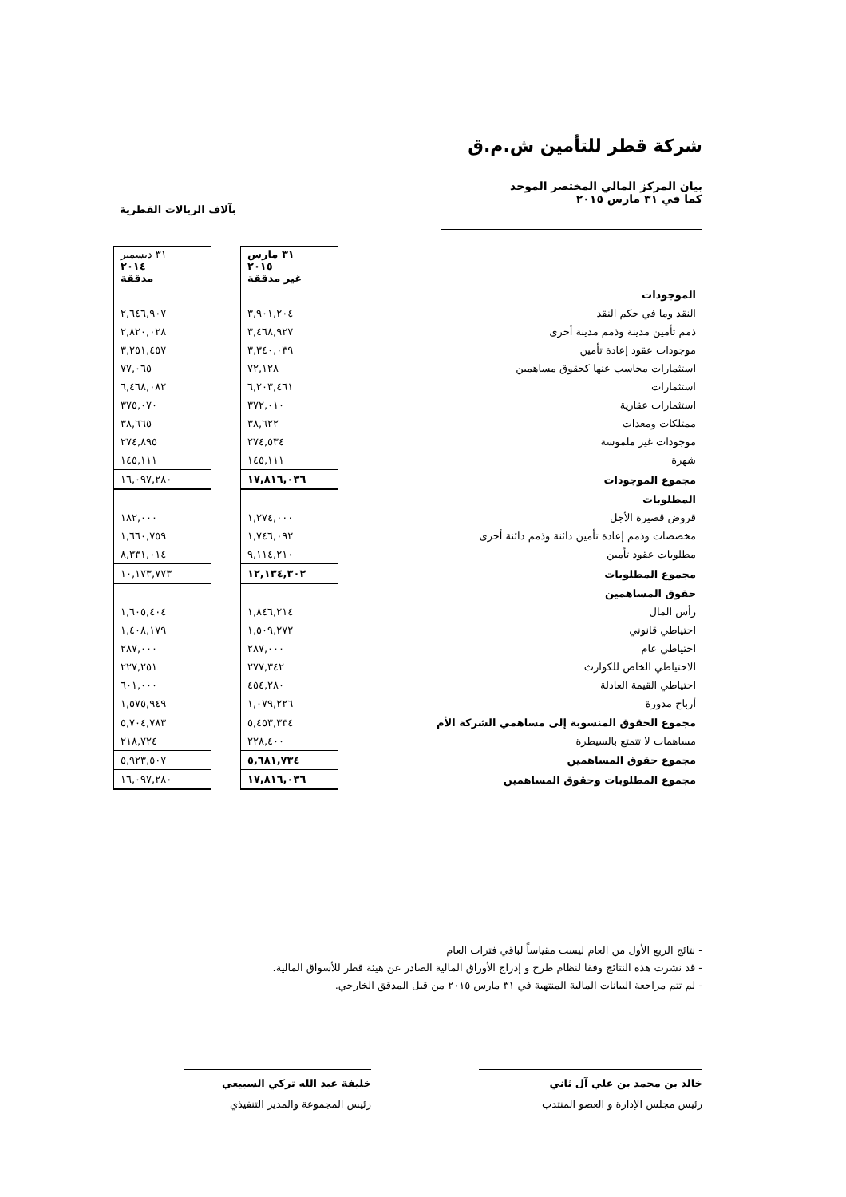شركة قطر للتأمين ش.م.ق
بيان المركز المالي المختصر الموحد
كما في ٣١ مارس ٢٠١٥
بآلاف الريالات القطرية
| | ٣١ مارس ٢٠١٥ غير مدققة | | ٣١ ديسمبر ٢٠١٤ مدققة |
| الموجودات | | | |
| النقد وما في حكم النقد | ٣,٩٠١,٢٠٤ | | ٢,٦٤٦,٩٠٧ |
| ذمم تأمين مدينة وذمم مدينة أخرى | ٣,٤٦٨,٩٢٧ | | ٢,٨٢٠,٠٢٨ |
| موجودات عقود إعادة تأمين | ٣,٣٤٠,٠٣٩ | | ٣,٢٥١,٤٥٧ |
| استثمارات محاسب عنها كحقوق مساهمين | ٧٢,١٢٨ | | ٧٧,٠٦٥ |
| استثمارات | ٦,٢٠٣,٤٦١ | | ٦,٤٦٨,٠٨٢ |
| استثمارات عقارية | ٣٧٢,٠١٠ | | ٣٧٥,٠٧٠ |
| ممتلكات ومعدات | ٣٨,٦٢٢ | | ٣٨,٦٦٥ |
| موجودات غير ملموسة | ٢٧٤,٥٣٤ | | ٢٧٤,٨٩٥ |
| شهرة | ١٤٥,١١١ | | ١٤٥,١١١ |
| مجموع الموجودات | ١٧,٨١٦,٠٣٦ | | ١٦,٠٩٧,٢٨٠ |
| المطلوبات | | | |
| قروض قصيرة الأجل | ١,٢٧٤,٠٠٠ | | ١٨٢,٠٠٠ |
| مخصصات وذمم إعادة تأمين دائنة وذمم دائنة أخرى | ١,٧٤٦,٠٩٢ | | ١,٦٦٠,٧٥٩ |
| مطلوبات عقود تأمين | ٩,١١٤,٢١٠ | | ٨,٣٣١,٠١٤ |
| مجموع المطلوبات | ١٢,١٣٤,٣٠٢ | | ١٠,١٧٣,٧٧٣ |
| حقوق المساهمين | | | |
| رأس المال | ١,٨٤٦,٢١٤ | | ١,٦٠٥,٤٠٤ |
| احتياطي قانوني | ١,٥٠٩,٢٧٢ | | ١,٤٠٨,١٧٩ |
| احتياطي عام | ٢٨٧,٠٠٠ | | ٢٨٧,٠٠٠ |
| الاحتياطي الخاص للكوارث | ٢٧٧,٣٤٢ | | ٢٢٧,٢٥١ |
| احتياطي القيمة العادلة | ٤٥٤,٢٨٠ | | ٦٠١,٠٠٠ |
| أرباح مدورة | ١,٠٧٩,٢٢٦ | | ١,٥٧٥,٩٤٩ |
| مجموع الحقوق المنسوبة إلى مساهمي الشركة الأم | ٥,٤٥٣,٣٣٤ | | ٥,٧٠٤,٧٨٣ |
| مساهمات لا تتمتع بالسيطرة | ٢٢٨,٤٠٠ | | ٢١٨,٧٢٤ |
| مجموع حقوق المساهمين | ٥,٦٨١,٧٣٤ | | ٥,٩٢٣,٥٠٧ |
| مجموع المطلوبات وحقوق المساهمين | ١٧,٨١٦,٠٣٦ | | ١٦,٠٩٧,٢٨٠ |
- نتائج الربع الأول من العام ليست مقياساً لباقي فترات العام
- قد نشرت هذه النتائج وفقا لنظام طرح و إدراج الأوراق المالية الصادر عن هيئة قطر للأسواق المالية.
- لم تتم مراجعة البيانات المالية المنتهية في ٣١ مارس ٢٠١٥ من قبل المدقق الخارجي.
خالد بن محمد بن علي آل ثاني
رئيس مجلس الإدارة و العضو المنتدب
خليفة عبد الله تركي السبيعي
رئيس المجموعة والمدير التنفيذي